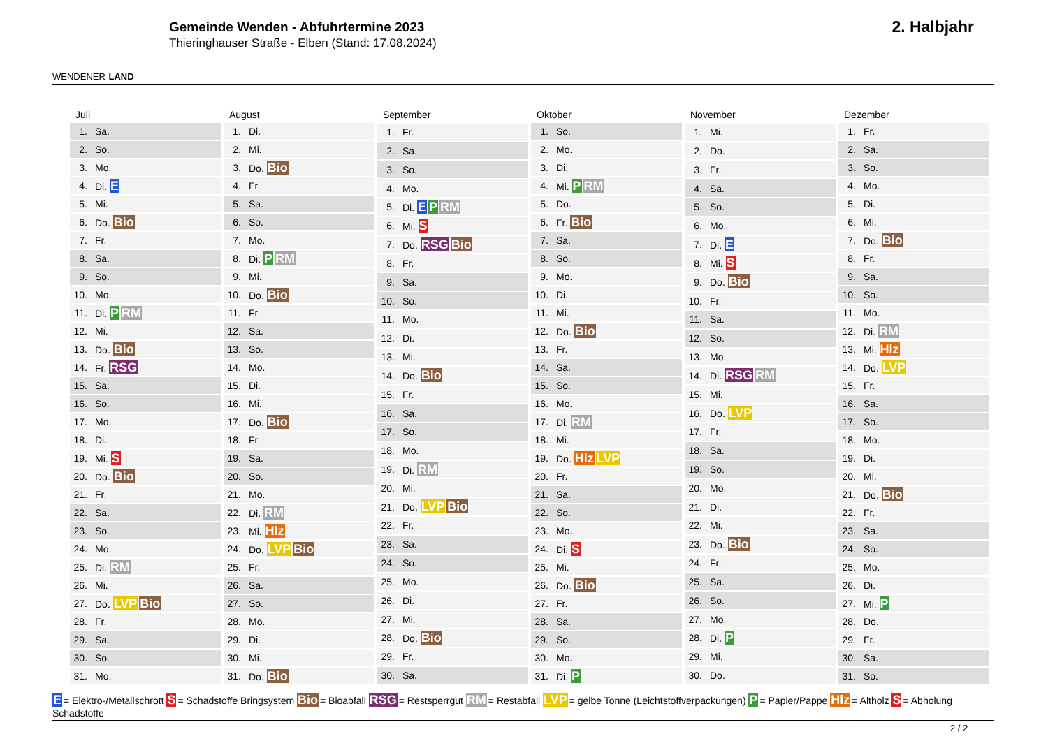WENDENER LAND
Gemeinde Wenden - Abfuhrtermine 2023
Thieringhauser Straße - Elben (Stand: 17.08.2024)
2. Halbjahr
| Juli | |
| --- | --- |
| 1. | Sa. |
| 2. | So. |
| 3. | Mo. |
| 4. | Di. E |
| 5. | Mi. |
| 6. | Do. Bio |
| 7. | Fr. |
| 8. | Sa. |
| 9. | So. |
| 10. | Mo. |
| 11. | Di. P RM |
| 12. | Mi. |
| 13. | Do. Bio |
| 14. | Fr. RSG |
| 15. | Sa. |
| 16. | So. |
| 17. | Mo. |
| 18. | Di. |
| 19. | Mi. S |
| 20. | Do. Bio |
| 21. | Fr. |
| 22. | Sa. |
| 23. | So. |
| 24. | Mo. |
| 25. | Di. RM |
| 26. | Mi. |
| 27. | Do. LVP Bio |
| 28. | Fr. |
| 29. | Sa. |
| 30. | So. |
| 31. | Mo. |
| August | |
| --- | --- |
| 1. | Di. |
| 2. | Mi. |
| 3. | Do. Bio |
| 4. | Fr. |
| 5. | Sa. |
| 6. | So. |
| 7. | Mo. |
| 8. | Di. P RM |
| 9. | Mi. |
| 10. | Do. Bio |
| 11. | Fr. |
| 12. | Sa. |
| 13. | So. |
| 14. | Mo. |
| 15. | Di. |
| 16. | Mi. |
| 17. | Do. Bio |
| 18. | Fr. |
| 19. | Sa. |
| 20. | So. |
| 21. | Mo. |
| 22. | Di. RM |
| 23. | Mi. Hlz |
| 24. | Do. LVP Bio |
| 25. | Fr. |
| 26. | Sa. |
| 27. | So. |
| 28. | Mo. |
| 29. | Di. |
| 30. | Mi. |
| 31. | Do. Bio |
| September | |
| --- | --- |
| 1. | Fr. |
| 2. | Sa. |
| 3. | So. |
| 4. | Mo. |
| 5. | Di. E P RM |
| 6. | Mi. S |
| 7. | Do. RSG Bio |
| 8. | Fr. |
| 9. | Sa. |
| 10. | So. |
| 11. | Mo. |
| 12. | Di. |
| 13. | Mi. |
| 14. | Do. Bio |
| 15. | Fr. |
| 16. | Sa. |
| 17. | So. |
| 18. | Mo. |
| 19. | Di. RM |
| 20. | Mi. |
| 21. | Do. LVP Bio |
| 22. | Fr. |
| 23. | Sa. |
| 24. | So. |
| 25. | Mo. |
| 26. | Di. |
| 27. | Mi. |
| 28. | Do. Bio |
| 29. | Fr. |
| 30. | Sa. |
| Oktober | |
| --- | --- |
| 1. | So. |
| 2. | Mo. |
| 3. | Di. |
| 4. | Mi. P RM |
| 5. | Do. |
| 6. | Fr. Bio |
| 7. | Sa. |
| 8. | So. |
| 9. | Mo. |
| 10. | Di. |
| 11. | Mi. |
| 12. | Do. Bio |
| 13. | Fr. |
| 14. | Sa. |
| 15. | So. |
| 16. | Mo. |
| 17. | Di. RM |
| 18. | Mi. |
| 19. | Do. Hlz LVP |
| 20. | Fr. |
| 21. | Sa. |
| 22. | So. |
| 23. | Mo. |
| 24. | Di. S |
| 25. | Mi. |
| 26. | Do. Bio |
| 27. | Fr. |
| 28. | Sa. |
| 29. | So. |
| 30. | Mo. |
| 31. | Di. P |
| November | |
| --- | --- |
| 1. | Mi. |
| 2. | Do. |
| 3. | Fr. |
| 4. | Sa. |
| 5. | So. |
| 6. | Mo. |
| 7. | Di. E |
| 8. | Mi. S |
| 9. | Do. Bio |
| 10. | Fr. |
| 11. | Sa. |
| 12. | So. |
| 13. | Mo. |
| 14. | Di. RSG RM |
| 15. | Mi. |
| 16. | Do. LVP |
| 17. | Fr. |
| 18. | Sa. |
| 19. | So. |
| 20. | Mo. |
| 21. | Di. |
| 22. | Mi. |
| 23. | Do. Bio |
| 24. | Fr. |
| 25. | Sa. |
| 26. | So. |
| 27. | Mo. |
| 28. | Di. P |
| 29. | Mi. |
| 30. | Do. |
| Dezember | |
| --- | --- |
| 1. | Fr. |
| 2. | Sa. |
| 3. | So. |
| 4. | Mo. |
| 5. | Di. |
| 6. | Mi. |
| 7. | Do. Bio |
| 8. | Fr. |
| 9. | Sa. |
| 10. | So. |
| 11. | Mo. |
| 12. | Di. RM |
| 13. | Mi. Hlz |
| 14. | Do. LVP |
| 15. | Fr. |
| 16. | Sa. |
| 17. | So. |
| 18. | Mo. |
| 19. | Di. |
| 20. | Mi. |
| 21. | Do. Bio |
| 22. | Fr. |
| 23. | Sa. |
| 24. | So. |
| 25. | Mo. |
| 26. | Di. |
| 27. | Mi. P |
| 28. | Do. |
| 29. | Fr. |
| 30. | Sa. |
| 31. | So. |
E = Elektro-/Metallschrott S = Schadstoffe Bringsystem Bio = Bioabfall RSG = Restsperrgut RM = Restabfall LVP = gelbe Tonne (Leichtstoffverpackungen) P = Papier/Pappe Hlz = Altholz S = Abholung Schadstoffe
2 / 2